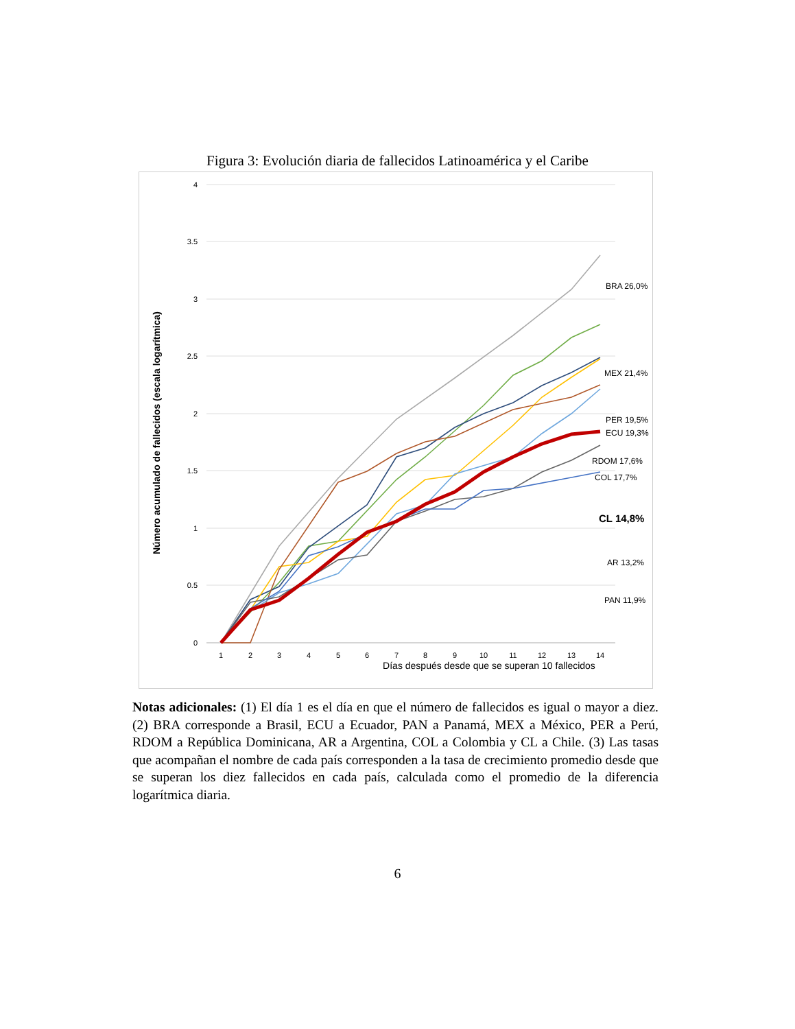Figura 3: Evolución diaria de fallecidos Latinoamérica y el Caribe
4
3.5
3
2.5
2
1.5
1
0.5
0
1
2
3
4
5
6
7
8
9
10
11
12
13
14
Días después desde que se superan 10 fallecidos
Número acumulado de fallecidos (escala logarítmica)
BRA 26,0%
MEX 21,4%
PER 19,5%
ECU 19,3%
RDOM 17,6%
COL 17,7%
CL 14,8%
AR 13,2%
PAN 11,9%
Notas adicionales: (1) El día 1 es el día en que el número de fallecidos es igual o mayor a diez. (2) BRA corresponde a Brasil, ECU a Ecuador, PAN a Panamá, MEX a México, PER a Perú, RDOM a República Dominicana, AR a Argentina, COL a Colombia y CL a Chile. (3) Las tasas que acompañan el nombre de cada país corresponden a la tasa de crecimiento promedio desde que se superan los diez fallecidos en cada país, calculada como el promedio de la diferencia logarítmica diaria.
6